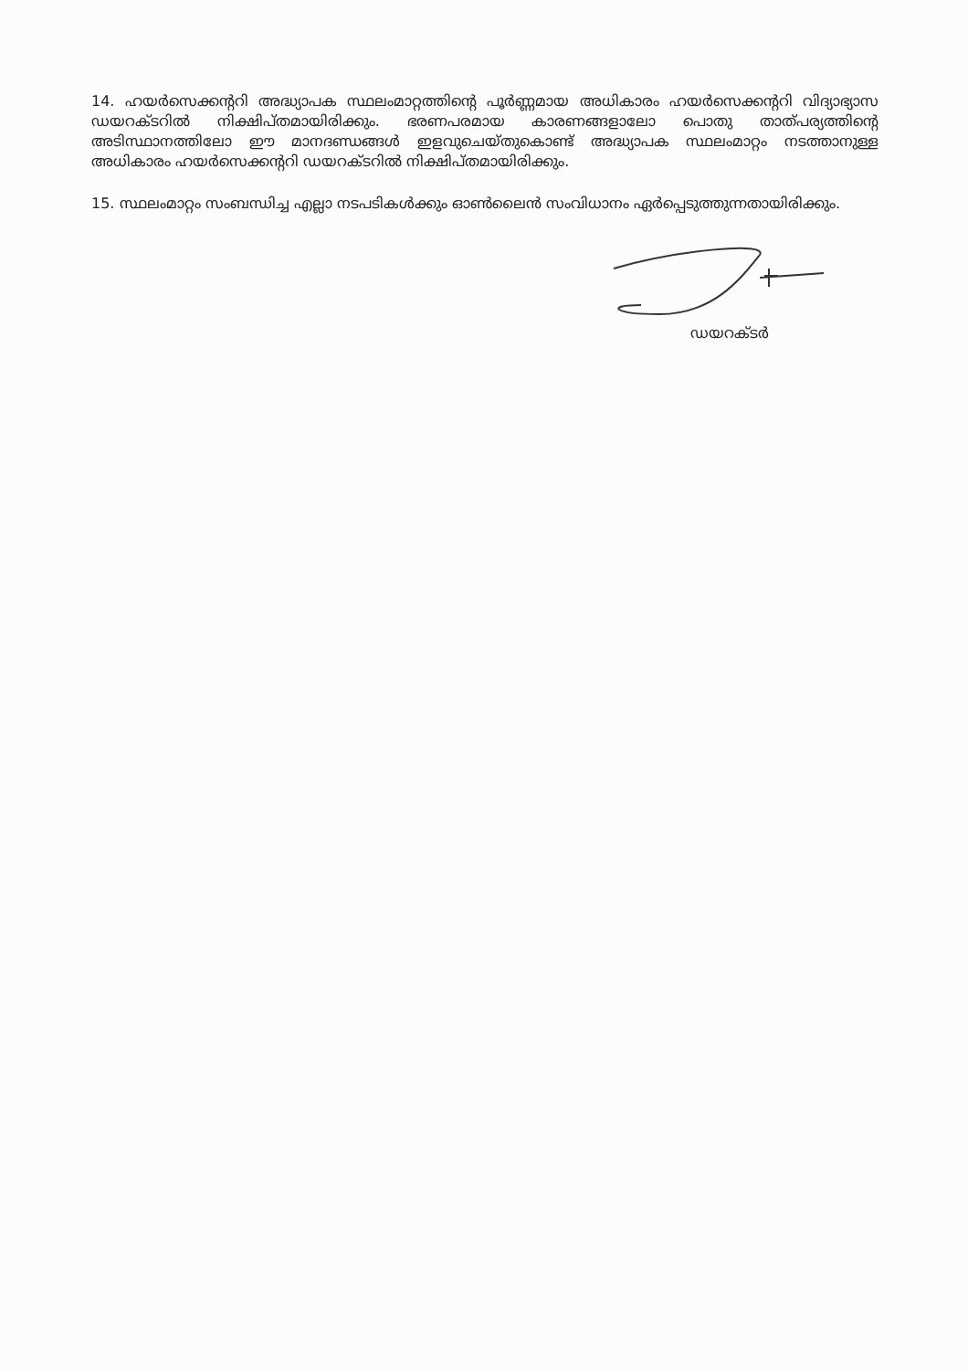14. ഹയർസെക്കന്ററി അദ്ധ്യാപക സ്ഥലംമാറ്റത്തിന്റെ പൂർണ്ണമായ അധികാരം ഹയർസെക്കന്ററി വിദ്യാഭ്യാസ ഡയറക്ടറിൽ നിക്ഷിപ്തമായിരിക്കും. ഭരണപരമായ കാരണങ്ങളാലോ പൊതു താത്പര്യത്തിന്റെ അടിസ്ഥാനത്തിലോ ഈ മാനദണ്ഡങ്ങൾ ഇളവുചെയ്തുകൊണ്ട് അദ്ധ്യാപക സ്ഥലംമാറ്റം നടത്താനുള്ള അധികാരം ഹയർസെക്കന്ററി ഡയറക്ടറിൽ നിക്ഷിപ്തമായിരിക്കും.
15. സ്ഥലംമാറ്റം സംബന്ധിച്ച എല്ലാ നടപടികൾക്കും ഓൺലൈൻ സംവിധാനം ഏർപ്പെടുത്തുന്നതായിരിക്കും.
ഡയറക്ടർ